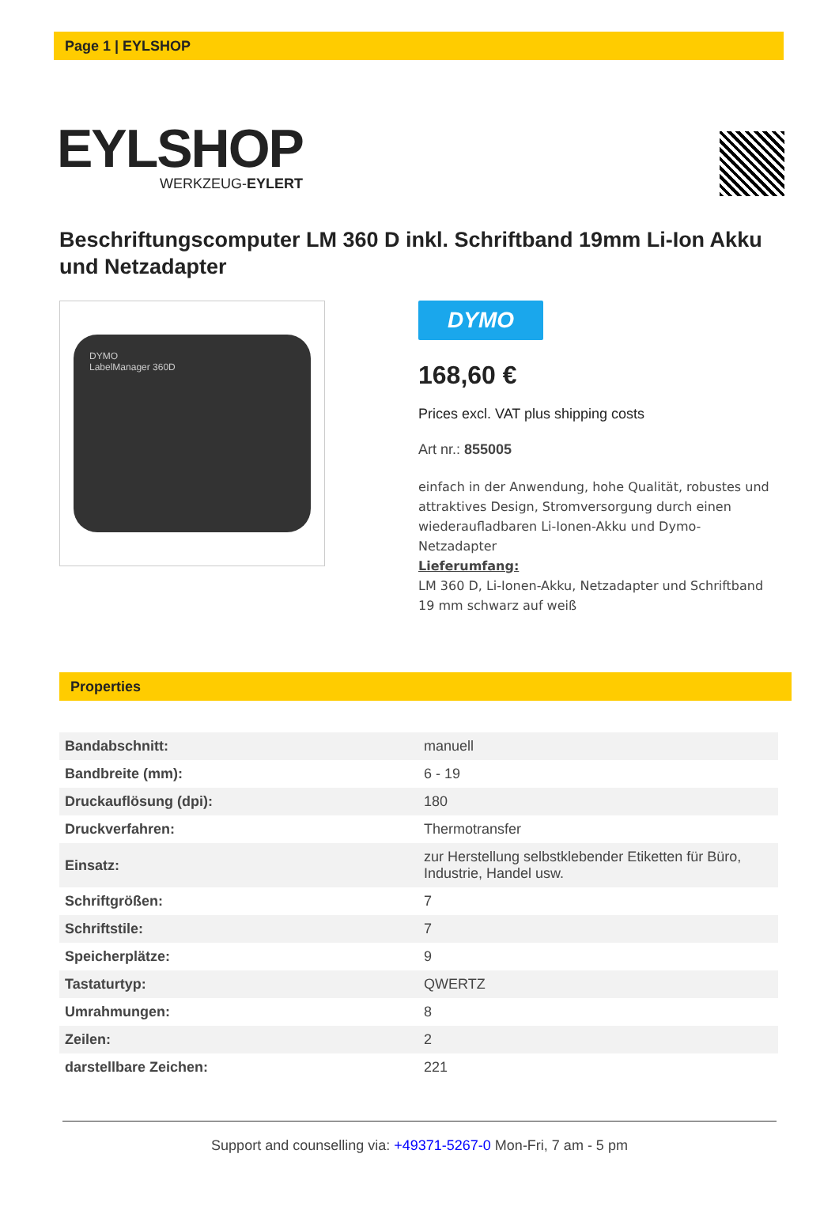Page 1 | EYLSHOP
EYLSHOP
WERKZEUG-EYLERT
Beschriftungscomputer LM 360 D inkl. Schriftband 19mm Li-Ion Akku und Netzadapter
DYMO
LabelManager 360D
DYMO
168,60 €
Prices excl. VAT plus shipping costs
Art nr.: 855005
einfach in der Anwendung, hohe Qualität, robustes und attraktives Design, Stromversorgung durch einen wiederaufladbaren Li-Ionen-Akku und Dymo-Netzadapter
Lieferumfang:
LM 360 D, Li-Ionen-Akku, Netzadapter und Schriftband 19 mm schwarz auf weiß
Properties
| Bandabschnitt: | manuell |
| Bandbreite (mm): | 6 - 19 |
| Druckauflösung (dpi): | 180 |
| Druckverfahren: | Thermotransfer |
| Einsatz: | zur Herstellung selbstklebender Etiketten für Büro, Industrie, Handel usw. |
| Schriftgrößen: | 7 |
| Schriftstile: | 7 |
| Speicherplätze: | 9 |
| Tastaturtyp: | QWERTZ |
| Umrahmungen: | 8 |
| Zeilen: | 2 |
| darstellbare Zeichen: | 221 |
Support and counselling via: +49371-5267-0 Mon-Fri, 7 am - 5 pm